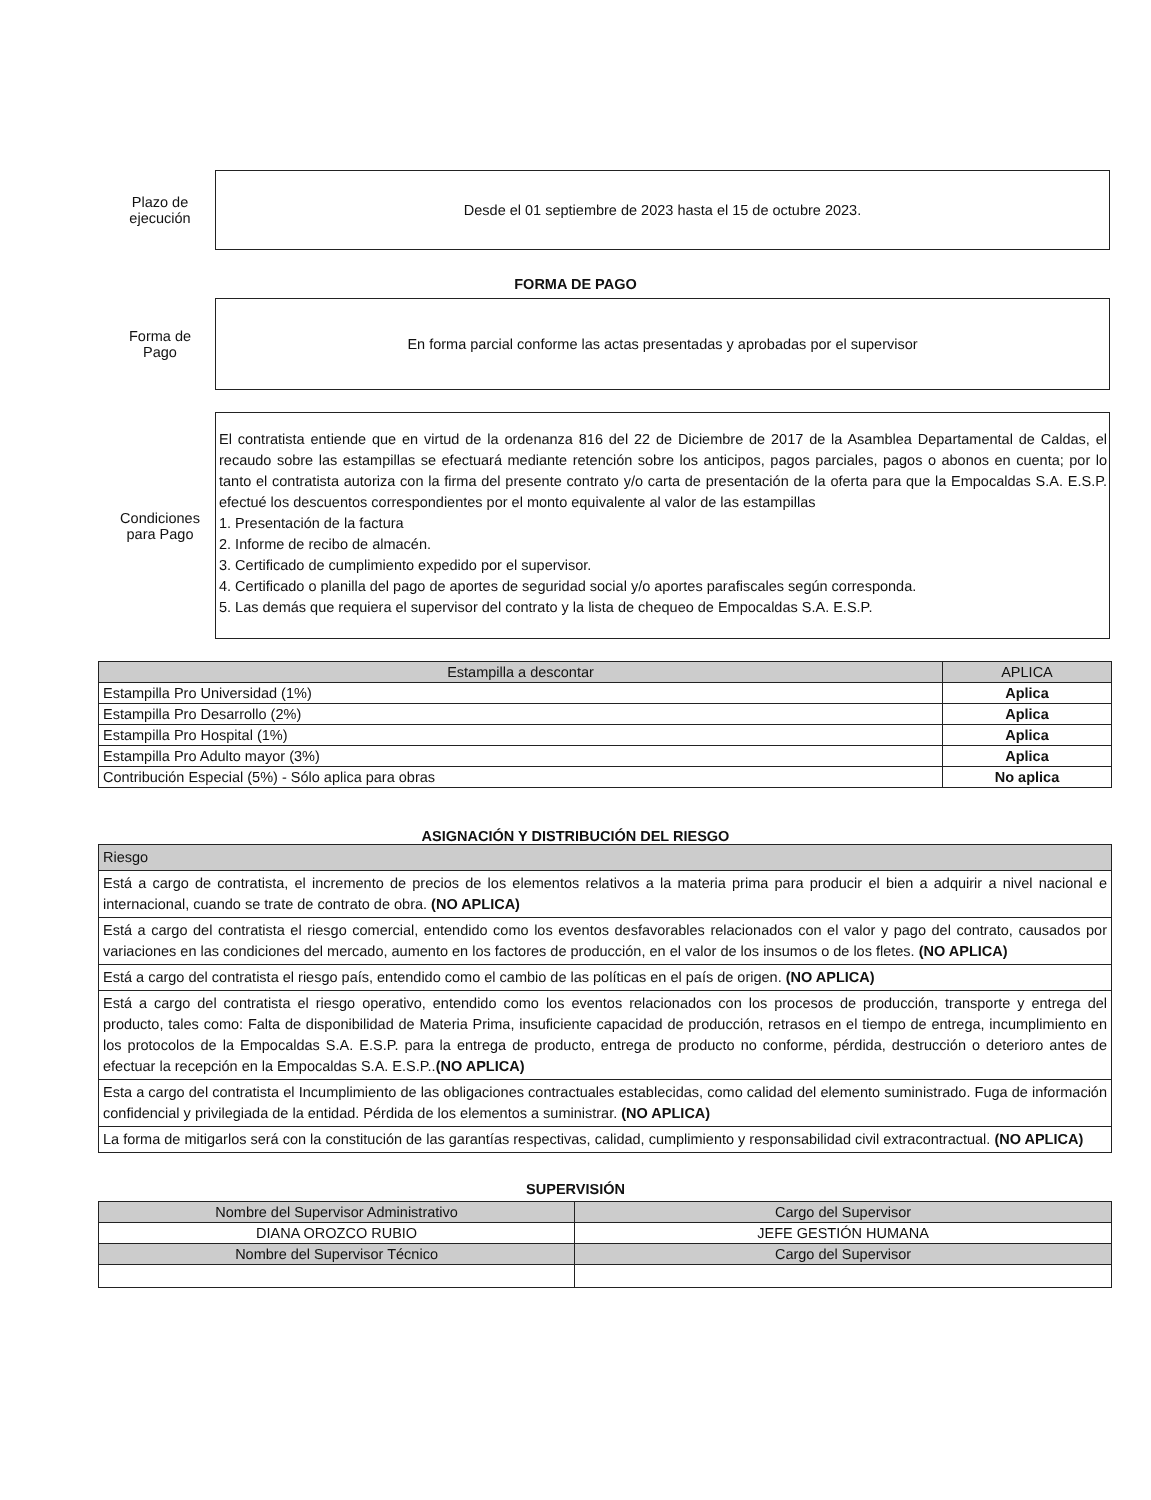Plazo de
ejecución
Desde el 01 septiembre de 2023 hasta el 15 de octubre 2023.
FORMA DE PAGO
Forma de
Pago
En forma parcial conforme las actas presentadas y aprobadas por el supervisor
Condiciones
para Pago
El contratista entiende que en virtud de la ordenanza 816 del 22 de Diciembre de 2017 de la Asamblea Departamental de Caldas, el recaudo sobre las estampillas se efectuará mediante retención sobre los anticipos, pagos parciales, pagos o abonos en cuenta; por lo tanto el contratista autoriza con la firma del presente contrato y/o carta de presentación de la oferta para que la Empocaldas S.A. E.S.P. efectué los descuentos correspondientes por el monto equivalente al valor de las estampillas
1. Presentación de la factura
2. Informe de recibo de almacén.
3. Certificado de cumplimiento expedido por el supervisor.
4. Certificado o planilla del pago de aportes de seguridad social y/o aportes parafiscales según corresponda.
5. Las demás que requiera el supervisor del contrato y la lista de chequeo de Empocaldas S.A. E.S.P.
| Estampilla a descontar | APLICA |
| --- | --- |
| Estampilla Pro Universidad (1%) | Aplica |
| Estampilla Pro Desarrollo (2%) | Aplica |
| Estampilla Pro Hospital (1%) | Aplica |
| Estampilla Pro Adulto mayor (3%) | Aplica |
| Contribución Especial (5%) - Sólo aplica para obras | No aplica |
ASIGNACIÓN Y DISTRIBUCIÓN DEL RIESGO
| Riesgo |
| --- |
| Está a cargo de contratista, el incremento de precios de los elementos relativos a la materia prima para producir el bien a adquirir a nivel nacional e internacional, cuando se trate de contrato de obra. (NO APLICA) |
| Está a cargo del contratista el riesgo comercial, entendido como los eventos desfavorables relacionados con el valor y pago del contrato, causados por variaciones en las condiciones del mercado, aumento en los factores de producción, en el valor de los insumos o de los fletes. (NO APLICA) |
| Está a cargo del contratista el riesgo país, entendido como el cambio de las políticas en el país de origen. (NO APLICA) |
| Está a cargo del contratista el riesgo operativo, entendido como los eventos relacionados con los procesos de producción, transporte y entrega del producto, tales como: Falta de disponibilidad de Materia Prima, insuficiente capacidad de producción, retrasos en el tiempo de entrega, incumplimiento en los protocolos de la Empocaldas S.A. E.S.P. para la entrega de producto, entrega de producto no conforme, pérdida, destrucción o deterioro antes de efectuar la recepción en la Empocaldas S.A. E.S.P.. (NO APLICA) |
| Esta a cargo del contratista el Incumplimiento de las obligaciones contractuales establecidas, como calidad del elemento suministrado. Fuga de información confidencial y privilegiada de la entidad. Pérdida de los elementos a suministrar. (NO APLICA) |
| La forma de mitigarlos será con la constitución de las garantías respectivas, calidad, cumplimiento y responsabilidad civil extracontractual. (NO APLICA) |
SUPERVISIÓN
| Nombre del Supervisor Administrativo | Cargo del Supervisor |
| --- | --- |
| DIANA OROZCO RUBIO | JEFE GESTIÓN HUMANA |
| Nombre del Supervisor Técnico | Cargo del Supervisor |